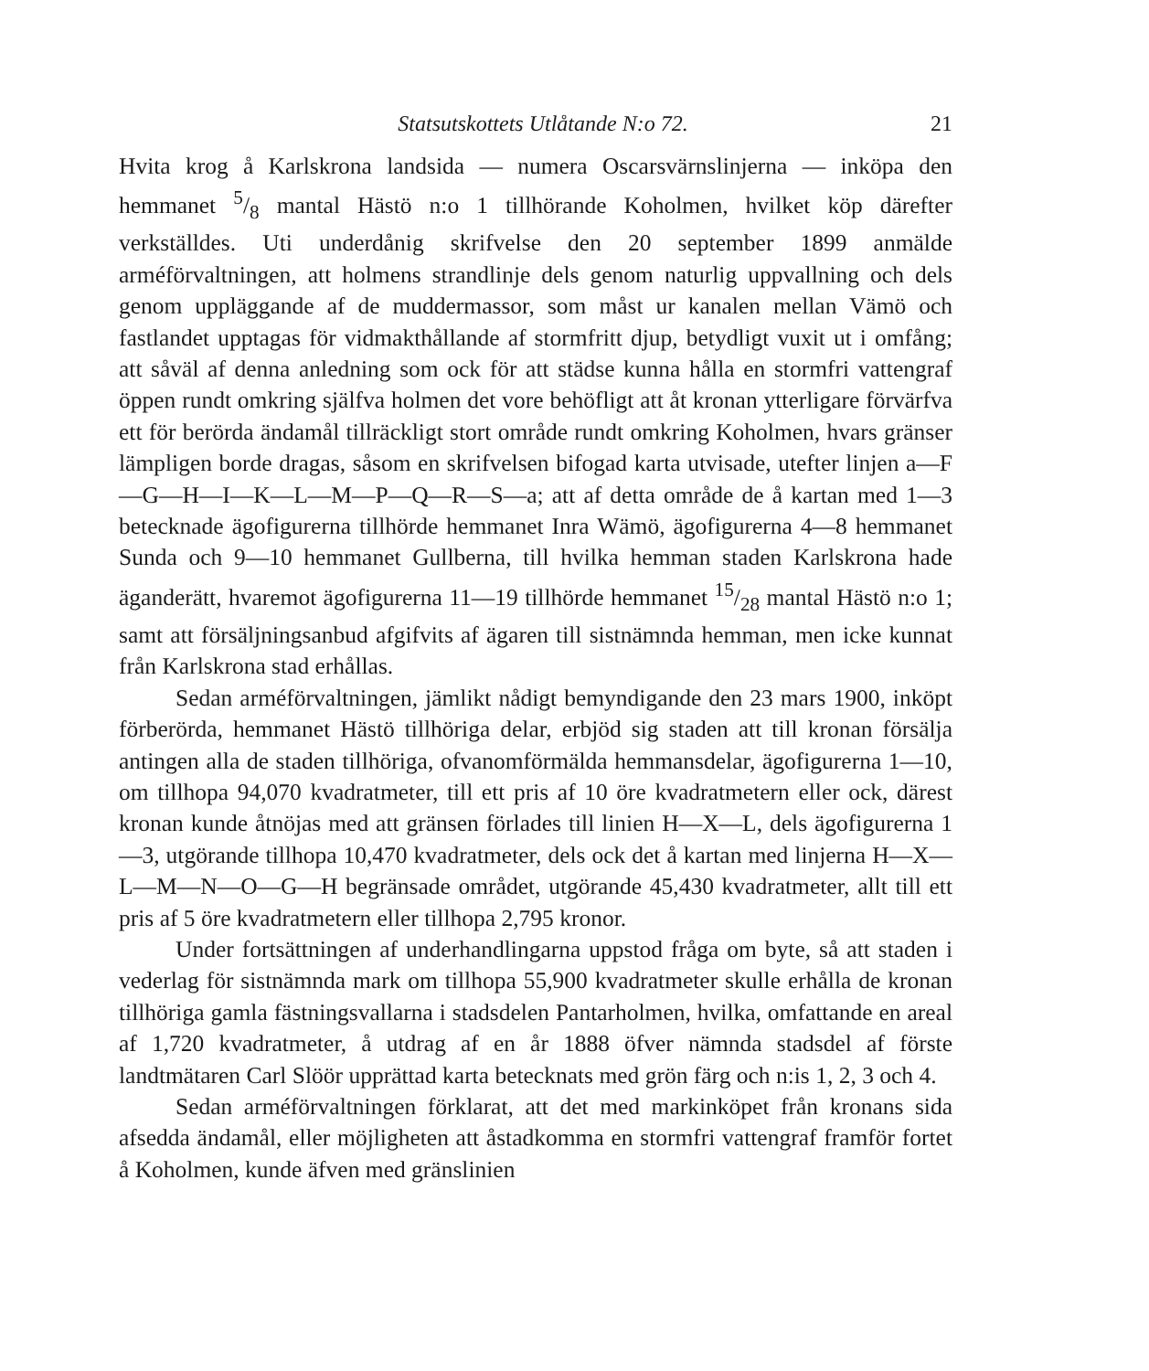Statsutskottets Utlåtande N:o 72. 21
Hvita krog å Karlskrona landsida — numera Oscarsvärnslinjerna — inköpa den hemmanet 5/8 mantal Hästö n:o 1 tillhörande Koholmen, hvilket köp därefter verkställdes. Uti underdånig skrifvelse den 20 september 1899 anmälde arméförvaltningen, att holmens strandlinje dels genom naturlig uppvallning och dels genom uppläggande af de muddermassor, som måst ur kanalen mellan Vämö och fastlandet upptagas för vidmakthållande af stormfritt djup, betydligt vuxit ut i omfång; att såväl af denna anledning som ock för att städse kunna hålla en stormfri vattengraf öppen rundt omkring själfva holmen det vore behöfligt att åt kronan ytterligare förvärfva ett för berörda ändamål tillräckligt stort område rundt omkring Koholmen, hvars gränser lämpligen borde dragas, såsom en skrifvelsen bifogad karta utvisade, utefter linjen a—F—G—H—I—K—L—M—P—Q—R—S—a; att af detta område de å kartan med 1—3 betecknade ägofigurerna tillhörde hemmanet Inra Wämö, ägofigurerna 4—8 hemmanet Sunda och 9—10 hemmanet Gullberna, till hvilka hemman staden Karlskrona hade äganderätt, hvaremot ägofigurerna 11—19 tillhörde hemmanet 15/28 mantal Hästö n:o 1; samt att försäljningsanbud afgifvits af ägaren till sistnämnda hemman, men icke kunnat från Karlskrona stad erhållas.
Sedan arméförvaltningen, jämlikt nådigt bemyndigande den 23 mars 1900, inköpt förberörda, hemmanet Hästö tillhöriga delar, erbjöd sig staden att till kronan försälja antingen alla de staden tillhöriga, ofvanomförmälda hemmansdelar, ägofigurerna 1—10, om tillhopa 94,070 kvadratmeter, till ett pris af 10 öre kvadratmetern eller ock, därest kronan kunde åtnöjas med att gränsen förlades till linien H—X—L, dels ägofigurerna 1—3, utgörande tillhopa 10,470 kvadratmeter, dels ock det å kartan med linjerna H—X—L—M—N—O—G—H begränsade området, utgörande 45,430 kvadratmeter, allt till ett pris af 5 öre kvadratmetern eller tillhopa 2,795 kronor.
Under fortsättningen af underhandlingarna uppstod fråga om byte, så att staden i vederlag för sistnämnda mark om tillhopa 55,900 kvadratmeter skulle erhålla de kronan tillhöriga gamla fästningsvallarna i stadsdelen Pantarholmen, hvilka, omfattande en areal af 1,720 kvadratmeter, å utdrag af en år 1888 öfver nämnda stadsdel af förste landtmätaren Carl Slöör upprättad karta betecknats med grön färg och n:is 1, 2, 3 och 4.
Sedan arméförvaltningen förklarat, att det med markinköpet från kronans sida afsedda ändamål, eller möjligheten att åstadkomma en stormfri vattengraf framför fortet å Koholmen, kunde äfven med gränslinien